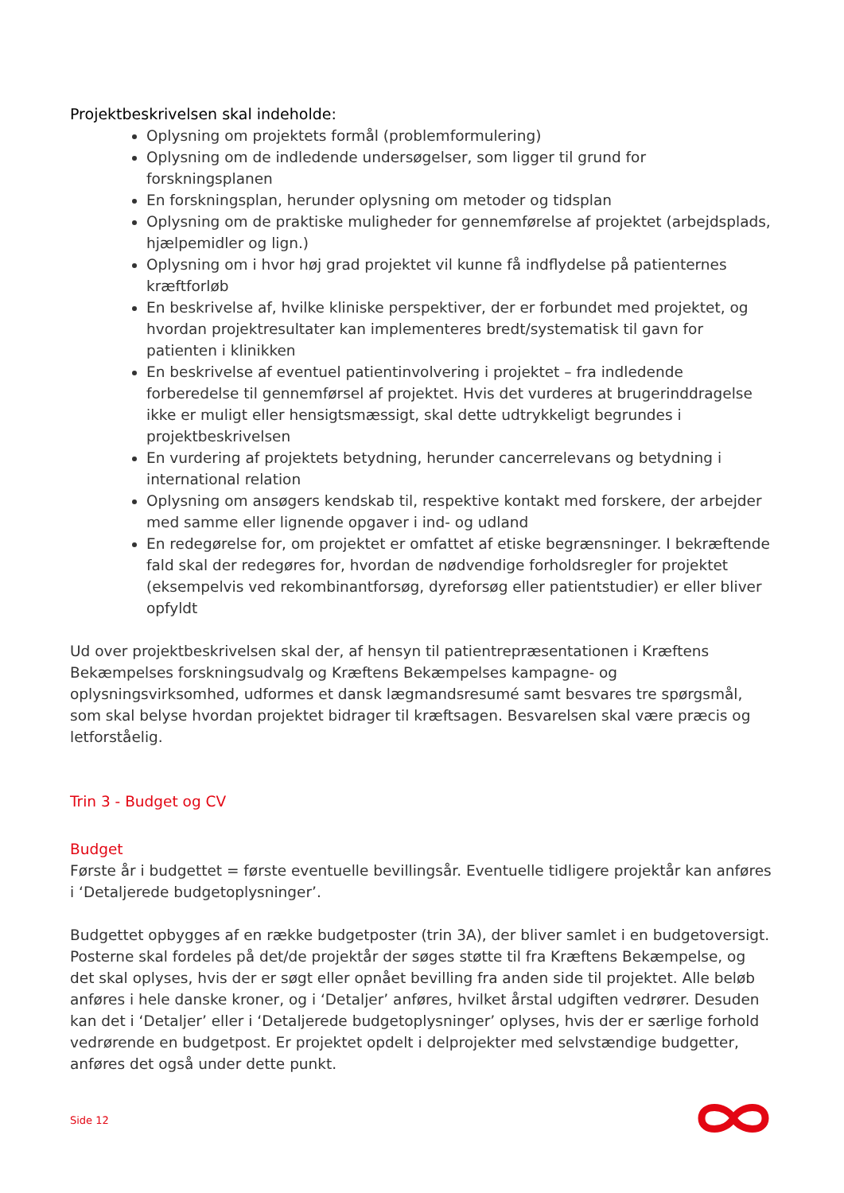Projektbeskrivelsen skal indeholde:
Oplysning om projektets formål (problemformulering)
Oplysning om de indledende undersøgelser, som ligger til grund for forskningsplanen
En forskningsplan, herunder oplysning om metoder og tidsplan
Oplysning om de praktiske muligheder for gennemførelse af projektet (arbejdsplads, hjælpemidler og lign.)
Oplysning om i hvor høj grad projektet vil kunne få indflydelse på patienternes kræftforløb
En beskrivelse af, hvilke kliniske perspektiver, der er forbundet med projektet, og hvordan projektresultater kan implementeres bredt/systematisk til gavn for patienten i klinikken
En beskrivelse af eventuel patientinvolvering i projektet – fra indledende forberedelse til gennemførsel af projektet. Hvis det vurderes at brugerinddragelse ikke er muligt eller hensigtsmæssigt, skal dette udtrykkeligt begrundes i projektbeskrivelsen
En vurdering af projektets betydning, herunder cancerrelevans og betydning i international relation
Oplysning om ansøgers kendskab til, respektive kontakt med forskere, der arbejder med samme eller lignende opgaver i ind- og udland
En redegørelse for, om projektet er omfattet af etiske begrænsninger. I bekræftende fald skal der redegøres for, hvordan de nødvendige forholdsregler for projektet (eksempelvis ved rekombinantforsøg, dyreforsøg eller patientstudier) er eller bliver opfyldt
Ud over projektbeskrivelsen skal der, af hensyn til patientrepræsentationen i Kræftens Bekæmpelses forskningsudvalg og Kræftens Bekæmpelses kampagne- og oplysningsvirksomhed, udformes et dansk lægmandsresumé samt besvares tre spørgsmål, som skal belyse hvordan projektet bidrager til kræftsagen. Besvarelsen skal være præcis og letforståelig.
Trin 3 - Budget og CV
Budget
Første år i budgettet = første eventuelle bevillingsår. Eventuelle tidligere projektår kan anføres i ‘Detaljerede budgetoplysninger’.
Budgettet opbygges af en række budgetposter (trin 3A), der bliver samlet i en budgetoversigt. Posterne skal fordeles på det/de projektår der søges støtte til fra Kræftens Bekæmpelse, og det skal oplyses, hvis der er søgt eller opnået bevilling fra anden side til projektet. Alle beløb anføres i hele danske kroner, og i ‘Detaljer’ anføres, hvilket årstal udgiften vedrører. Desuden kan det i ‘Detaljer’ eller i ‘Detaljerede budgetoplysninger’ oplyses, hvis der er særlige forhold vedrørende en budgetpost. Er projektet opdelt i delprojekter med selvstændige budgetter, anføres det også under dette punkt.
Side 12